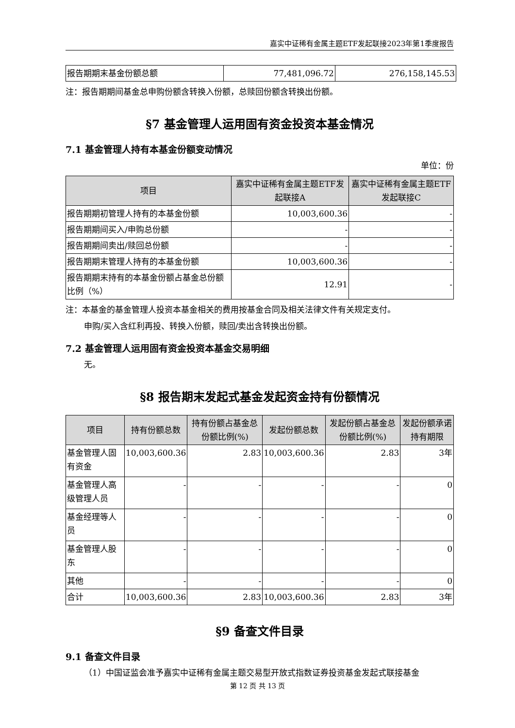嘉实中证稀有金属主题ETF发起联接2023年第1季度报告
| 报告期期末基金份额总额 | 77,481,096.72 | 276,158,145.53 |
注：报告期期间基金总申购份额含转换入份额，总赎回份额含转换出份额。
§7 基金管理人运用固有资金投资本基金情况
7.1 基金管理人持有本基金份额变动情况
单位：份
| 项目 | 嘉实中证稀有金属主题ETF发起联接A | 嘉实中证稀有金属主题ETF发起联接C |
| --- | --- | --- |
| 报告期期初管理人持有的本基金份额 | 10,003,600.36 | - |
| 报告期期间买入/申购总份额 | - | - |
| 报告期期间卖出/赎回总份额 | - | - |
| 报告期期末管理人持有的本基金份额 | 10,003,600.36 | - |
| 报告期期末持有的本基金份额占基金总份额比例（%） | 12.91 | - |
注：本基金的基金管理人投资本基金相关的费用按基金合同及相关法律文件有关规定支付。
申购/买入含红利再投、转换入份额，赎回/卖出含转换出份额。
7.2 基金管理人运用固有资金投资本基金交易明细
无。
§8 报告期末发起式基金发起资金持有份额情况
| 项目 | 持有份额总数 | 持有份额占基金总份额比例(%) | 发起份额总数 | 发起份额占基金总份额比例(%) | 发起份额承诺持有期限 |
| --- | --- | --- | --- | --- | --- |
| 基金管理人固有资金 | 10,003,600.36 | 2.83 | 10,003,600.36 | 2.83 | 3年 |
| 基金管理人高级管理人员 | - | - | - | - | 0 |
| 基金经理等人员 | - | - | - | - | 0 |
| 基金管理人股东 | - | - | - | - | 0 |
| 其他 | - | - | - | - | 0 |
| 合计 | 10,003,600.36 | 2.83 | 10,003,600.36 | 2.83 | 3年 |
§9 备查文件目录
9.1 备查文件目录
（1）中国证监会准予嘉实中证稀有金属主题交易型开放式指数证券投资基金发起式联接基金
第 12 页 共 13 页